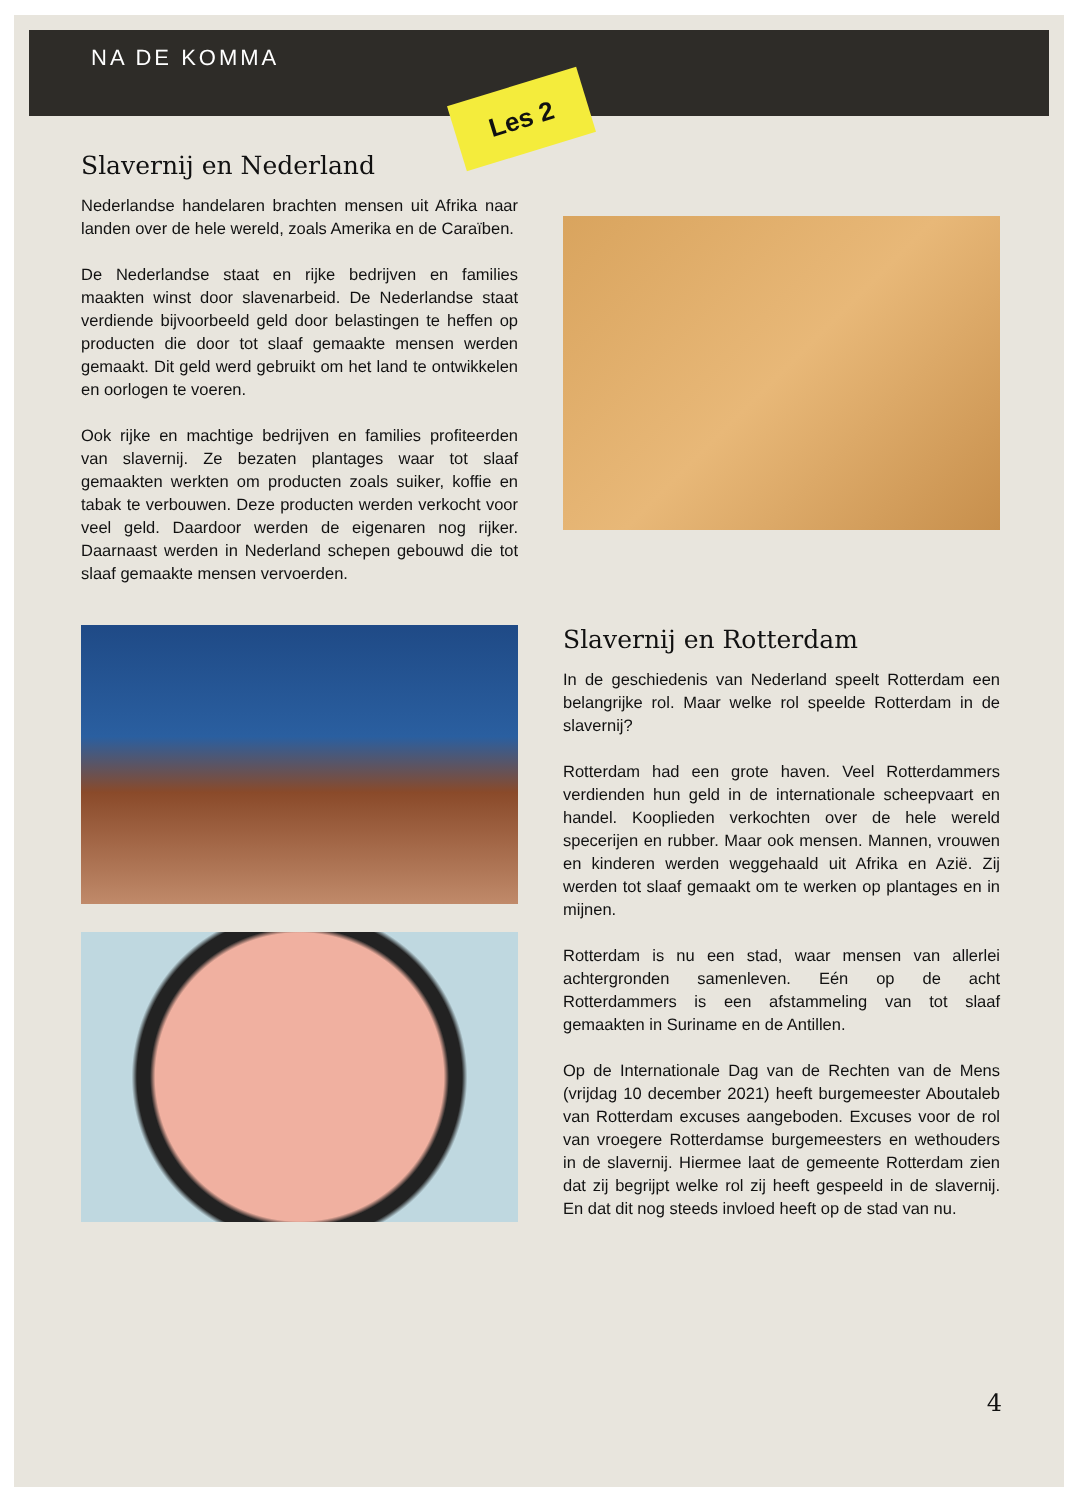NA DE KOMMA
Les 2
Slavernij en Nederland
Nederlandse handelaren brachten mensen uit Afrika naar landen over de hele wereld, zoals Amerika en de Caraïben.
De Nederlandse staat en rijke bedrijven en families maakten winst door slavenarbeid. De Nederlandse staat verdiende bijvoorbeeld geld door belastingen te heffen op producten die door tot slaaf gemaakte mensen werden gemaakt. Dit geld werd gebruikt om het land te ontwikkelen en oorlogen te voeren.
Ook rijke en machtige bedrijven en families profiteerden van slavernij. Ze bezaten plantages waar tot slaaf gemaakten werkten om producten zoals suiker, koffie en tabak te verbouwen. Deze producten werden verkocht voor veel geld. Daardoor werden de eigenaren nog rijker. Daarnaast werden in Nederland schepen gebouwd die tot slaaf gemaakte mensen vervoerden.
Slavernij en Rotterdam
In de geschiedenis van Nederland speelt Rotterdam een belangrijke rol. Maar welke rol speelde Rotterdam in de slavernij?
Rotterdam had een grote haven. Veel Rotterdammers verdienden hun geld in de internationale scheepvaart en handel. Kooplieden verkochten over de hele wereld specerijen en rubber. Maar ook mensen. Mannen, vrouwen en kinderen werden weggehaald uit Afrika en Azië. Zij werden tot slaaf gemaakt om te werken op plantages en in mijnen.
Rotterdam is nu een stad, waar mensen van allerlei achtergronden samenleven. Eén op de acht Rotterdammers is een afstammeling van tot slaaf gemaakten in Suriname en de Antillen.
Op de Internationale Dag van de Rechten van de Mens (vrijdag 10 december 2021) heeft burgemeester Aboutaleb van Rotterdam excuses aangeboden. Excuses voor de rol van vroegere Rotterdamse burgemeesters en wethouders in de slavernij. Hiermee laat de gemeente Rotterdam zien dat zij begrijpt welke rol zij heeft gespeeld in de slavernij. En dat dit nog steeds invloed heeft op de stad van nu.
4